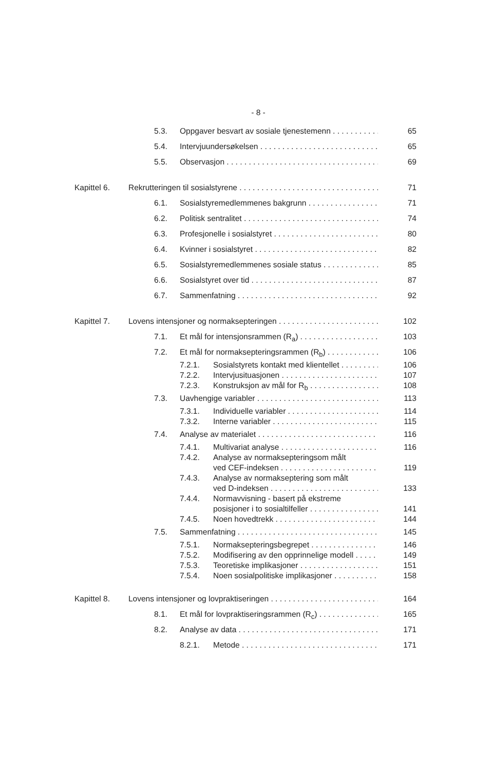- 8 -
5.3. Oppgaver besvart av sosiale tjenestemenn 65
5.4. Intervjuundersøkelsen 65
5.5. Observasjon 69
Kapittel 6. Rekrutteringen til sosialstyrene 71
6.1. Sosialstyremedlemmenes bakgrunn 71
6.2. Politisk sentralitet 74
6.3. Profesjonelle i sosialstyret 80
6.4. Kvinner i sosialstyret 82
6.5. Sosialstyremedlemmenes sosiale status 85
6.6. Sosialstyret over tid 87
6.7. Sammenfatning 92
Kapittel 7. Lovens intensjoner og normaksepteringen 102
7.1. Et mål for intensjonsrammen (R<sub>a</sub>) 103
7.2. Et mål for normaksepteringsrammen (R<sub>b</sub>) 106
7.2.1. Sosialstyrets kontakt med klientellet 106
7.2.2. Intervjusituasjonen 107
7.2.3. Konstruksjon av mål for R<sub>b</sub> 108
7.3. Uavhengige variabler 113
7.3.1. Individuelle variabler 114
7.3.2. Interne variabler 115
7.4. Analyse av materialet 116
7.4.1. Multivariat analyse 116
7.4.2. Analyse av normaksepteringsom målt
ved CEF-indeksen 119
7.4.3. Analyse av normakseptering som målt
ved D-indeksen 133
7.4.4. Normavvisning - basert på ekstreme
posisjoner i to sosialtilfeller 141
7.4.5. Noen hovedtrekk 144
7.5. Sammenfatning 145
7.5.1. Normaksepteringsbegrepet 146
7.5.2. Modifisering av den opprinnelige modell 149
7.5.3. Teoretiske implikasjoner 151
7.5.4. Noen sosialpolitiske implikasjoner 158
Kapittel 8. Lovens intensjoner og lovpraktiseringen 164
8.1. Et mål for lovpraktiseringsrammen (R<sub>c</sub>) 165
8.2. Analyse av data 171
8.2.1. Metode 171